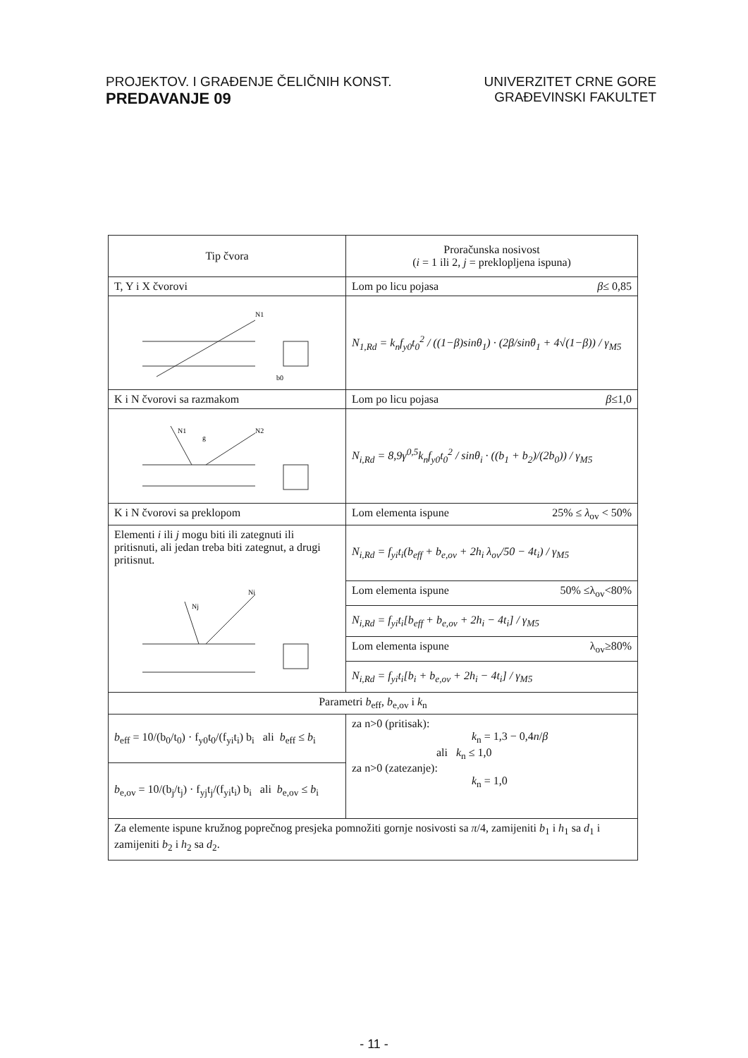PROJEKTOV. I GRAĐENJE ČELIČNIH KONST.
PREDAVANJE 09
UNIVERZITET CRNE GORE
GRAĐEVINSKI FAKULTET
| Tip čvora | Proračunska nosivost ( i = 1 ili 2, j = preklopljena ispuna) |
| --- | --- |
| T, Y i X čvorovi | Lom po licu pojasa β ≤ 0,85 |
| b0 N1 | N<sub>1,Rd</sub> = k<sub>n</sub>f<sub>y0</sub>t<sub>0</sub><sup>2</sup> / ((1−β)sinθ<sub>1</sub>) · (2β/sinθ<sub>1</sub> + 4√(1−β)) / γ<sub>M5</sub> |
| K i N čvorovi sa razmakom | Lom po licu pojasa β ≤1,0 |
| g N2 N1 | N<sub>i,Rd</sub> = 8,9γ<sup>0,5</sup>k<sub>n</sub>f<sub>y0</sub>t<sub>0</sub><sup>2</sup> / sinθ<sub>i</sub> · ((b<sub>1</sub> + b<sub>2</sub>)/(2b<sub>0</sub>)) / γ<sub>M5</sub> |
| K i N čvorovi sa preklopom | Lom elementa ispune 25% ≤ λ<sub>ov</sub> < 50% |
| Elementi i ili j mogu biti ili zategnuti ili pritisnuti, ali jedan treba biti zategnut, a drugi pritisnut. Nj Ni | N<sub>i,Rd</sub> = f<sub>yi</sub>t<sub>i</sub>(b<sub>eff</sub> + b<sub>e,ov</sub> + 2h<sub>i</sub> λ<sub>ov</sub>/50 − 4t<sub>i</sub>) / γ<sub>M5</sub> |
| | Lom elementa ispune 50% ≤λ<sub>ov</sub><80% |
| | N<sub>i,Rd</sub> = f<sub>yi</sub>t<sub>i</sub>[b<sub>eff</sub> + b<sub>e,ov</sub> + 2h<sub>i</sub> − 4t<sub>i</sub>] / γ<sub>M5</sub> |
| | Lom elementa ispune λ<sub>ov</sub>≥80% |
| | N<sub>i,Rd</sub> = f<sub>yi</sub>t<sub>i</sub>[b<sub>i</sub> + b<sub>e,ov</sub> + 2h<sub>i</sub> − 4t<sub>i</sub>] / γ<sub>M5</sub> |
| Parametri b<sub>eff</sub>, b<sub>e,ov</sub> i k<sub>n</sub> | |
| b<sub>eff</sub> = 10/(b<sub>0</sub>/t<sub>0</sub>) · f<sub>y0</sub>t<sub>0</sub>/(f<sub>yi</sub>t<sub>i</sub>) b<sub>i</sub> ali b<sub>eff</sub> ≤ b<sub>i</sub> | za n>0 (pritisak): k<sub>n</sub> = 1,3 − 0,4 n / β ali k<sub>n</sub> ≤ 1,0 za n>0 (zatezanje): k<sub>n</sub> = 1,0 |
| b<sub>e,ov</sub> = 10/(b<sub>j</sub>/t<sub>j</sub>) · f<sub>yj</sub>t<sub>j</sub>/(f<sub>yi</sub>t<sub>i</sub>) b<sub>i</sub> ali b<sub>e,ov</sub> ≤ b<sub>i</sub> | |
| Za elemente ispune kružnog poprečnog presjeka pomnožiti gornje nosivosti sa π /4, zamijeniti b<sub>1</sub> i h<sub>1</sub> sa d<sub>1</sub> i zamijeniti b<sub>2</sub> i h<sub>2</sub> sa d<sub>2</sub>. | |
- 11 -